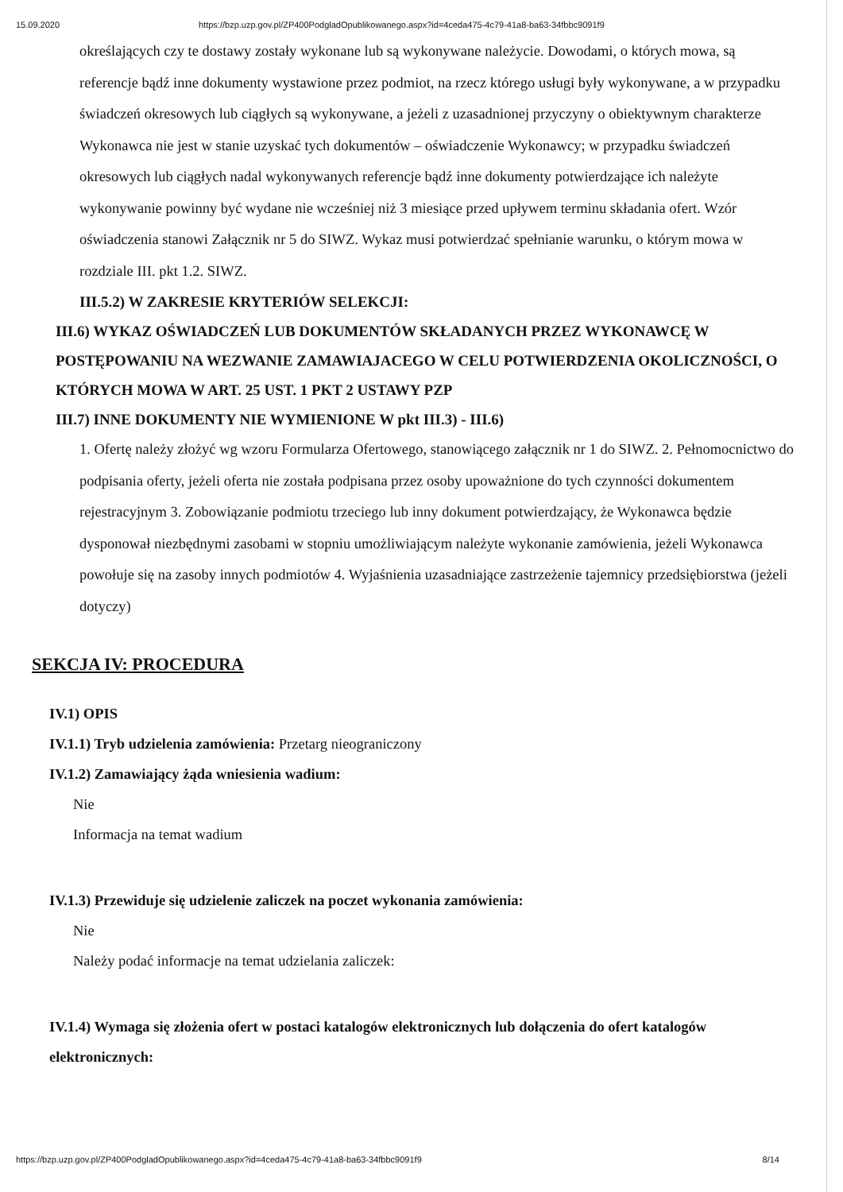15.09.2020 https://bzp.uzp.gov.pl/ZP400PodgladOpublikowanego.aspx?id=4ceda475-4c79-41a8-ba63-34fbbc9091f9
określających czy te dostawy zostały wykonane lub są wykonywane należycie. Dowodami, o których mowa, są referencje bądź inne dokumenty wystawione przez podmiot, na rzecz którego usługi były wykonywane, a w przypadku świadczeń okresowych lub ciągłych są wykonywane, a jeżeli z uzasadnionej przyczyny o obiektywnym charakterze Wykonawca nie jest w stanie uzyskać tych dokumentów – oświadczenie Wykonawcy; w przypadku świadczeń okresowych lub ciągłych nadal wykonywanych referencje bądź inne dokumenty potwierdzające ich należyte wykonywanie powinny być wydane nie wcześniej niż 3 miesiące przed upływem terminu składania ofert. Wzór oświadczenia stanowi Załącznik nr 5 do SIWZ. Wykaz musi potwierdzać spełnianie warunku, o którym mowa w rozdziale III. pkt 1.2. SIWZ.
III.5.2) W ZAKRESIE KRYTERIÓW SELEKCJI:
III.6) WYKAZ OŚWIADCZEŃ LUB DOKUMENTÓW SKŁADANYCH PRZEZ WYKONAWCĘ W POSTĘPOWANIU NA WEZWANIE ZAMAWIAJACEGO W CELU POTWIERDZENIA OKOLICZNOŚCI, O KTÓRYCH MOWA W ART. 25 UST. 1 PKT 2 USTAWY PZP
III.7) INNE DOKUMENTY NIE WYMIENIONE W pkt III.3) - III.6)
1. Ofertę należy złożyć wg wzoru Formularza Ofertowego, stanowiącego załącznik nr 1 do SIWZ. 2. Pełnomocnictwo do podpisania oferty, jeżeli oferta nie została podpisana przez osoby upoważnione do tych czynności dokumentem rejestracyjnym 3. Zobowiązanie podmiotu trzeciego lub inny dokument potwierdzający, że Wykonawca będzie dysponował niezbędnymi zasobami w stopniu umożliwiającym należyte wykonanie zamówienia, jeżeli Wykonawca powołuje się na zasoby innych podmiotów 4. Wyjaśnienia uzasadniające zastrzeżenie tajemnicy przedsiębiorstwa (jeżeli dotyczy)
SEKCJA IV: PROCEDURA
IV.1) OPIS
IV.1.1) Tryb udzielenia zamówienia: Przetarg nieograniczony
IV.1.2) Zamawiający żąda wniesienia wadium:
Nie
Informacja na temat wadium
IV.1.3) Przewiduje się udzielenie zaliczek na poczet wykonania zamówienia:
Nie
Należy podać informacje na temat udzielania zaliczek:
IV.1.4) Wymaga się złożenia ofert w postaci katalogów elektronicznych lub dołączenia do ofert katalogów elektronicznych:
https://bzp.uzp.gov.pl/ZP400PodgladOpublikowanego.aspx?id=4ceda475-4c79-41a8-ba63-34fbbc9091f9 8/14